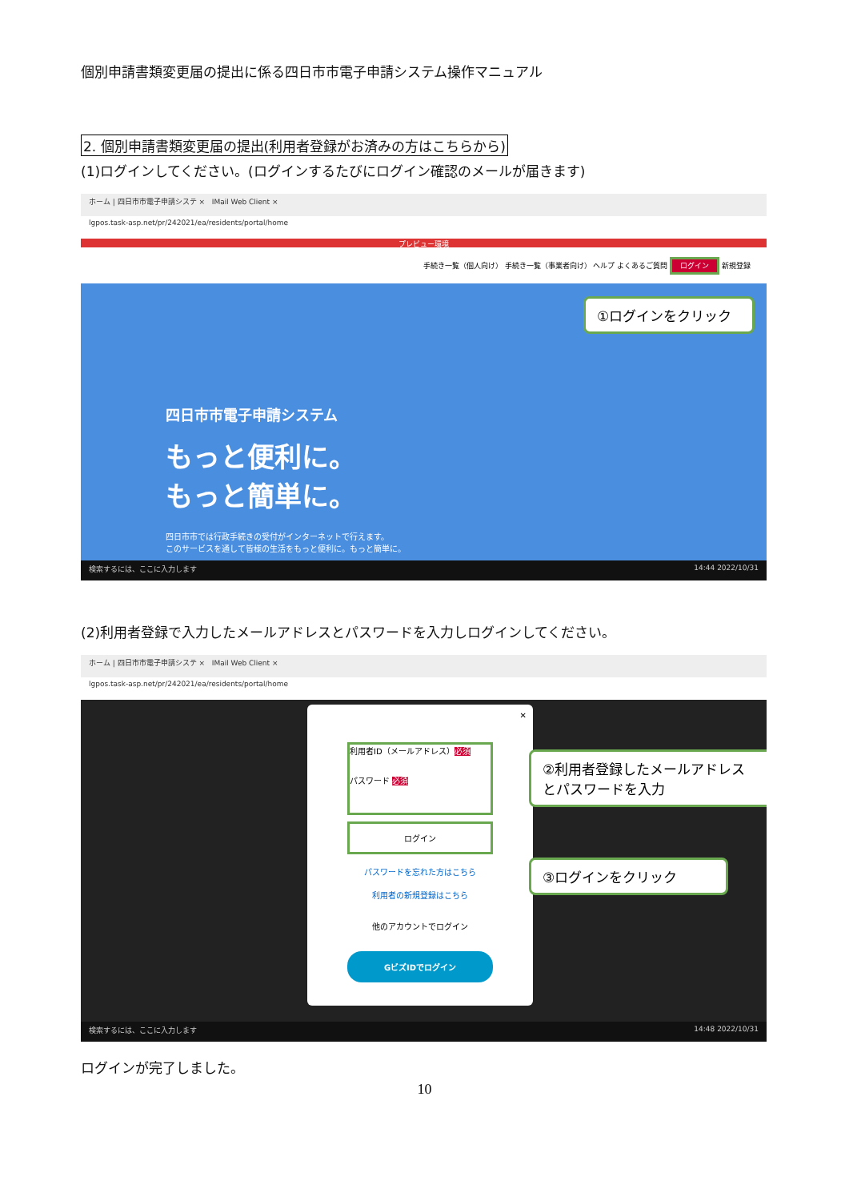個別申請書類変更届の提出に係る四日市市電子申請システム操作マニュアル
2. 個別申請書類変更届の提出(利用者登録がお済みの方はこちらから)
(1)ログインしてください。(ログインするたびにログイン確認のメールが届きます)
ホーム | 四日市市電子申請システ × IMail Web Client ×
lgpos.task-asp.net/pr/242021/ea/residents/portal/home
プレビュー環境
手続き一覧（個人向け） 手続き一覧（事業者向け） ヘルプ よくあるご質問 ログイン 新規登録
四日市市電子申請システム
もっと便利に。
もっと簡単に。
四日市市では行政手続きの受付がインターネットで行えます。
このサービスを通して皆様の生活をもっと便利に。もっと簡単に。
①ログインをクリック
検索するには、ここに入力します 14:44 2022/10/31
(2)利用者登録で入力したメールアドレスとパスワードを入力しログインしてください。
ホーム | 四日市市電子申請システ × IMail Web Client ×
lgpos.task-asp.net/pr/242021/ea/residents/portal/home
✕
利用者ID（メールアドレス）必須
パスワード 必須
ログイン
パスワードを忘れた方はこちら
利用者の新規登録はこちら
他のアカウントでログイン
GビズIDでログイン
②利用者登録したメールアドレスとパスワードを入力
③ログインをクリック
検索するには、ここに入力します 14:48 2022/10/31
ログインが完了しました。
10